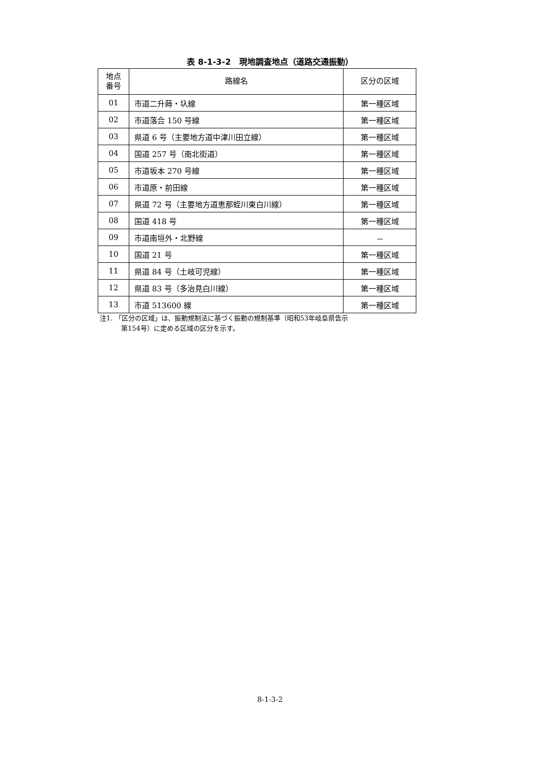表 8-1-3-2　現地調査地点（道路交通振動）
| 地点 番号 | 路線名 | 区分の区域 |
| --- | --- | --- |
| 01 | 市道二升蒔・圦線 | 第一種区域 |
| 02 | 市道落合 150 号線 | 第一種区域 |
| 03 | 県道 6 号（主要地方道中津川田立線） | 第一種区域 |
| 04 | 国道 257 号（南北街道） | 第一種区域 |
| 05 | 市道坂本 270 号線 | 第一種区域 |
| 06 | 市道原・前田線 | 第一種区域 |
| 07 | 県道 72 号（主要地方道恵那蛭川東白川線） | 第一種区域 |
| 08 | 国道 418 号 | 第一種区域 |
| 09 | 市道南垣外・北野線 | － |
| 10 | 国道 21 号 | 第一種区域 |
| 11 | 県道 84 号（土岐可児線） | 第一種区域 |
| 12 | 県道 83 号（多治見白川線） | 第一種区域 |
| 13 | 市道 513600 線 | 第一種区域 |
注1. 「区分の区域」は、振動規制法に基づく振動の規制基準（昭和53年岐阜県告示
第154号）に定める区域の区分を示す。
8-1-3-2